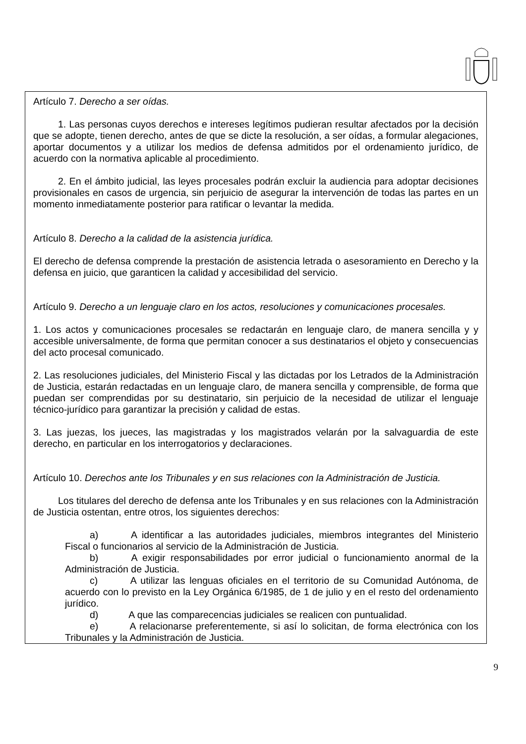Artículo 7. Derecho a ser oídas.
1. Las personas cuyos derechos e intereses legítimos pudieran resultar afectados por la decisión que se adopte, tienen derecho, antes de que se dicte la resolución, a ser oídas, a formular alegaciones, aportar documentos y a utilizar los medios de defensa admitidos por el ordenamiento jurídico, de acuerdo con la normativa aplicable al procedimiento.
2. En el ámbito judicial, las leyes procesales podrán excluir la audiencia para adoptar decisiones provisionales en casos de urgencia, sin perjuicio de asegurar la intervención de todas las partes en un momento inmediatamente posterior para ratificar o levantar la medida.
Artículo 8. Derecho a la calidad de la asistencia jurídica.
El derecho de defensa comprende la prestación de asistencia letrada o asesoramiento en Derecho y la defensa en juicio, que garanticen la calidad y accesibilidad del servicio.
Artículo 9. Derecho a un lenguaje claro en los actos, resoluciones y comunicaciones procesales.
1. Los actos y comunicaciones procesales se redactarán en lenguaje claro, de manera sencilla y y accesible universalmente, de forma que permitan conocer a sus destinatarios el objeto y consecuencias del acto procesal comunicado.
2. Las resoluciones judiciales, del Ministerio Fiscal y las dictadas por los Letrados de la Administración de Justicia, estarán redactadas en un lenguaje claro, de manera sencilla y comprensible, de forma que puedan ser comprendidas por su destinatario, sin perjuicio de la necesidad de utilizar el lenguaje técnico-jurídico para garantizar la precisión y calidad de estas.
3. Las juezas, los jueces, las magistradas y los magistrados velarán por la salvaguardia de este derecho, en particular en los interrogatorios y declaraciones.
Artículo 10. Derechos ante los Tribunales y en sus relaciones con la Administración de Justicia.
Los titulares del derecho de defensa ante los Tribunales y en sus relaciones con la Administración de Justicia ostentan, entre otros, los siguientes derechos:
a) A identificar a las autoridades judiciales, miembros integrantes del Ministerio Fiscal o funcionarios al servicio de la Administración de Justicia.
b) A exigir responsabilidades por error judicial o funcionamiento anormal de la Administración de Justicia.
c) A utilizar las lenguas oficiales en el territorio de su Comunidad Autónoma, de acuerdo con lo previsto en la Ley Orgánica 6/1985, de 1 de julio y en el resto del ordenamiento jurídico.
d) A que las comparecencias judiciales se realicen con puntualidad.
e) A relacionarse preferentemente, si así lo solicitan, de forma electrónica con los Tribunales y la Administración de Justicia.
9